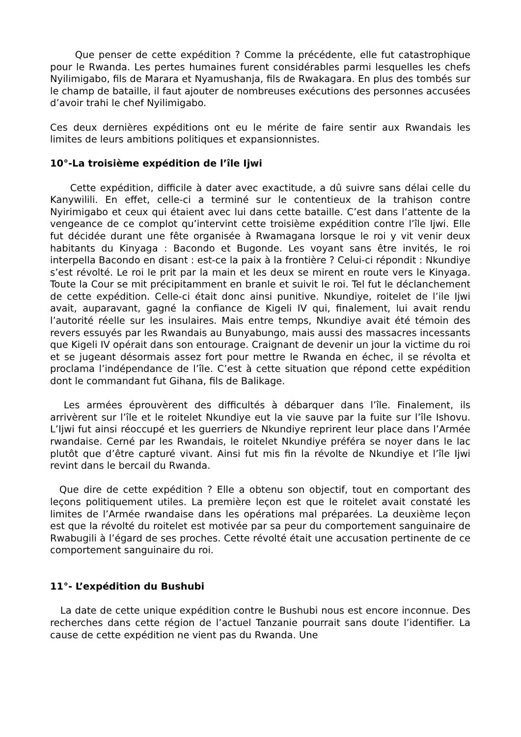Que penser de cette expédition ? Comme la précédente, elle fut catastrophique pour le Rwanda. Les pertes humaines furent considérables parmi lesquelles les chefs Nyilimigabo, fils de Marara et Nyamushanja, fils de Rwakagara. En plus des tombés sur le champ de bataille, il faut ajouter de nombreuses exécutions des personnes accusées d’avoir trahi le chef Nyilimigabo.
Ces deux dernières expéditions ont eu le mérite de faire sentir aux Rwandais les limites de leurs ambitions politiques et expansionnistes.
10°-La troisième expédition de l’île Ijwi
Cette expédition, difficile à dater avec exactitude, a dû suivre sans délai celle du Kanywilili. En effet, celle-ci a terminé sur le contentieux de la trahison contre Nyirimigabo et ceux qui étaient avec lui dans cette bataille. C’est dans l’attente de la vengeance de ce complot qu’intervint cette troisième expédition contre l’île Ijwi. Elle fut décidée durant une fête organisée à Rwamagana lorsque le roi y vit venir deux habitants du Kinyaga : Bacondo et Bugonde. Les voyant sans être invités, le roi interpella Bacondo en disant : est-ce la paix à la frontière ? Celui-ci répondit : Nkundiye s’est révolté. Le roi le prit par la main et les deux se mirent en route vers le Kinyaga. Toute la Cour se mit précipitamment en branle et suivit le roi. Tel fut le déclanchement de cette expédition. Celle-ci était donc ainsi punitive. Nkundiye, roitelet de l’ile Ijwi avait, auparavant, gagné la confiance de Kigeli IV qui, finalement, lui avait rendu l’autorité réelle sur les insulaires. Mais entre temps, Nkundiye avait été témoin des revers essuyés par les Rwandais au Bunyabungo, mais aussi des massacres incessants que Kigeli IV opérait dans son entourage. Craignant de devenir un jour la victime du roi et se jugeant désormais assez fort pour mettre le Rwanda en échec, il se révolta et proclama l’indépendance de l’île. C’est à cette situation que répond cette expédition dont le commandant fut Gihana, fils de Balikage.
Les armées éprouvèrent des difficultés à débarquer dans l’île. Finalement, ils arrivèrent sur l’île et le roitelet Nkundiye eut la vie sauve par la fuite sur l’île Ishovu. L’Ijwi fut ainsi réoccupé et les guerriers de Nkundiye reprirent leur place dans l’Armée rwandaise. Cerné par les Rwandais, le roitelet Nkundiye préféra se noyer dans le lac plutôt que d’être capturé vivant. Ainsi fut mis fin la révolte de Nkundiye et l’île Ijwi revint dans le bercail du Rwanda.
Que dire de cette expédition ? Elle a obtenu son objectif, tout en comportant des leçons politiquement utiles. La première leçon est que le roitelet avait constaté les limites de l’Armée rwandaise dans les opérations mal préparées. La deuxième leçon est que la révolté du roitelet est motivée par sa peur du comportement sanguinaire de Rwabugili à l’égard de ses proches. Cette révolté était une accusation pertinente de ce comportement sanguinaire du roi.
11°- L’expédition du Bushubi
La date de cette unique expédition contre le Bushubi nous est encore inconnue. Des recherches dans cette région de l’actuel Tanzanie pourrait sans doute l’identifier. La cause de cette expédition ne vient pas du Rwanda. Une